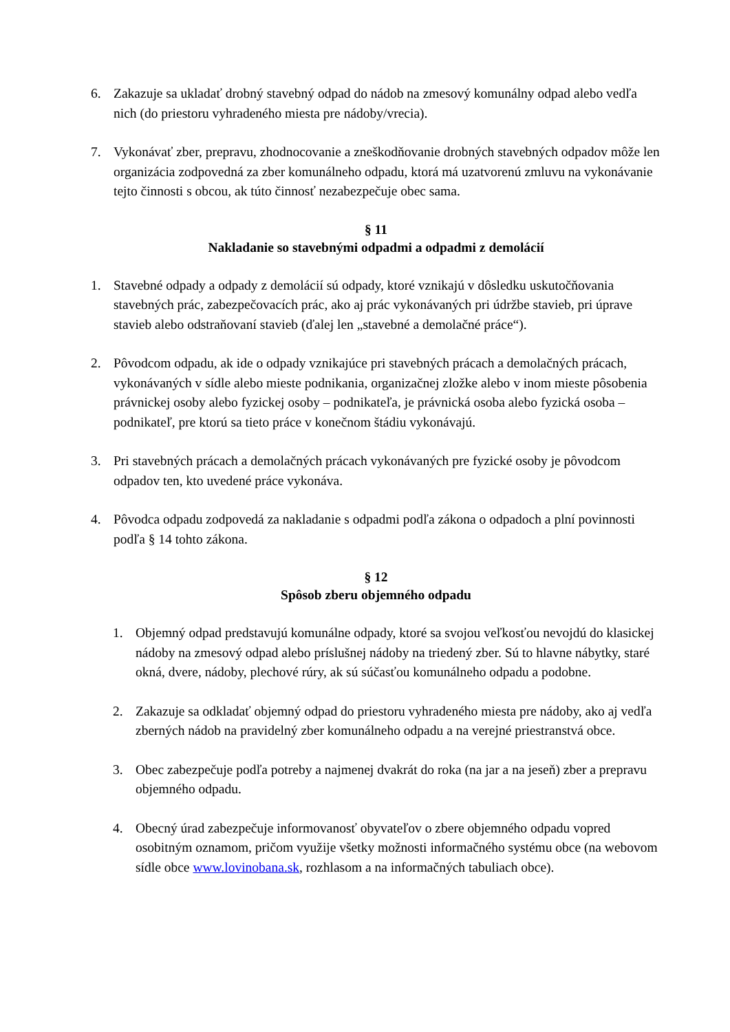6. Zakazuje sa ukladať drobný stavebný odpad do nádob na zmesový komunálny odpad alebo vedľa nich (do priestoru vyhradeného miesta pre nádoby/vrecia).
7. Vykonávať zber, prepravu, zhodnocovanie a zneškodňovanie drobných stavebných odpadov môže len organizácia zodpovedná za zber komunálneho odpadu, ktorá má uzatvorenú zmluvu na vykonávanie tejto činnosti s obcou, ak túto činnosť nezabezpečuje obec sama.
§ 11
Nakladanie so stavebnými odpadmi a odpadmi z demolácií
1. Stavebné odpady a odpady z demolácií sú odpady, ktoré vznikajú v dôsledku uskutočňovania stavebných prác, zabezpečovacích prác, ako aj prác vykonávaných pri údržbe stavieb, pri úprave stavieb alebo odstraňovaní stavieb (ďalej len „stavebné a demolačné práce“).
2. Pôvodcom odpadu, ak ide o odpady vznikajúce pri stavebných prácach a demolačných prácach, vykonávaných v sídle alebo mieste podnikania, organizačnej zložke alebo v inom mieste pôsobenia právnickej osoby alebo fyzickej osoby – podnikateľa, je právnická osoba alebo fyzická osoba – podnikateľ, pre ktorú sa tieto práce v konečnom štádiu vykonávajú.
3. Pri stavebných prácach a demolačných prácach vykonávaných pre fyzické osoby je pôvodcom odpadov ten, kto uvedené práce vykonáva.
4. Pôvodca odpadu zodpovedá za nakladanie s odpadmi podľa zákona o odpadoch a plní povinnosti podľa § 14 tohto zákona.
§ 12
Spôsob zberu objemného odpadu
1. Objemný odpad predstavujú komunálne odpady, ktoré sa svojou veľkosťou nevojdú do klasickej nádoby na zmesový odpad alebo príslušnej nádoby na triedený zber. Sú to hlavne nábytky, staré okná, dvere, nádoby, plechové rúry, ak sú súčasťou komunálneho odpadu a podobne.
2. Zakazuje sa odkladať objemný odpad do priestoru vyhradeného miesta pre nádoby, ako aj vedľa zberných nádob na pravidelný zber komunálneho odpadu a na verejné priestranstvá obce.
3. Obec zabezpečuje podľa potreby a najmenej dvakrát do roka (na jar a na jeseň) zber a prepravu objemného odpadu.
4. Obecný úrad zabezpečuje informovanosť obyvateľov o zbere objemného odpadu vopred osobitným oznamom, pričom využije všetky možnosti informačného systému obce (na webovom sídle obce www.lovinobana.sk, rozhlasom a na informačných tabuliach obce).